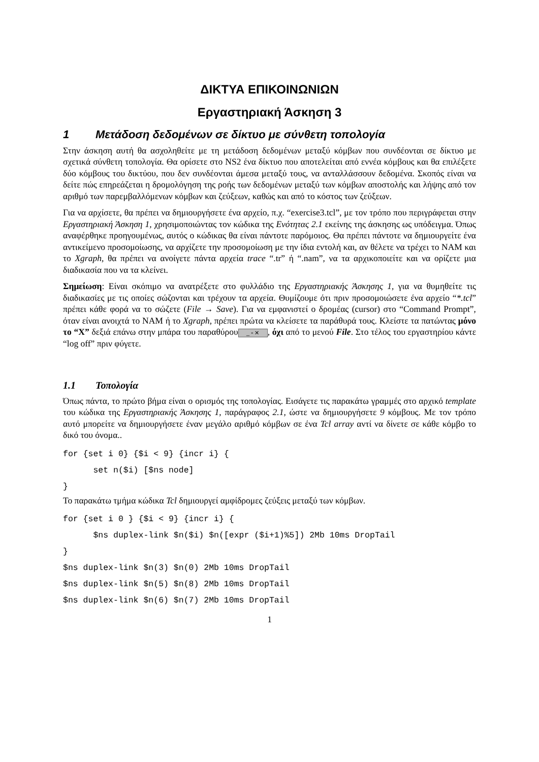ΔΙΚΤΥΑ ΕΠΙΚΟΙΝΩΝΙΩΝ
Εργαστηριακή Άσκηση 3
1 Μετάδοση δεδομένων σε δίκτυο με σύνθετη τοπολογία
Στην άσκηση αυτή θα ασχοληθείτε με τη μετάδοση δεδομένων μεταξύ κόμβων που συνδέονται σε δίκτυο με σχετικά σύνθετη τοπολογία. Θα ορίσετε στο NS2 ένα δίκτυο που αποτελείται από εννέα κόμβους και θα επιλέξετε δύο κόμβους του δικτύου, που δεν συνδέονται άμεσα μεταξύ τους, να ανταλλάσσουν δεδομένα. Σκοπός είναι να δείτε πώς επηρεάζεται η δρομολόγηση της ροής των δεδομένων μεταξύ των κόμβων αποστολής και λήψης από τον αριθμό των παρεμβαλλόμενων κόμβων και ζεύξεων, καθώς και από το κόστος των ζεύξεων.
Για να αρχίσετε, θα πρέπει να δημιουργήσετε ένα αρχείο, π.χ. “exercise3.tcl”, με τον τρόπο που περιγράφεται στην Εργαστηριακή Άσκηση 1, χρησιμοποιώντας τον κώδικα της Ενότητας 2.1 εκείνης της άσκησης ως υπόδειγμα. Όπως αναφέρθηκε προηγουμένως, αυτός ο κώδικας θα είναι πάντοτε παρόμοιος. Θα πρέπει πάντοτε να δημιουργείτε ένα αντικείμενο προσομοίωσης, να αρχίζετε την προσομοίωση με την ίδια εντολή και, αν θέλετε να τρέχει το NAM και το Xgraph, θα πρέπει να ανοίγετε πάντα αρχεία trace “.tr” ή “.nam”, να τα αρχικοποιείτε και να ορίζετε μια διαδικασία που να τα κλείνει.
Σημείωση: Είναι σκόπιμο να ανατρέξετε στο φυλλάδιο της Εργαστηριακής Άσκησης 1, για να θυμηθείτε τις διαδικασίες με τις οποίες σώζονται και τρέχουν τα αρχεία. Θυμίζουμε ότι πριν προσομοιώσετε ένα αρχείο “*.tcl” πρέπει κάθε φορά να το σώζετε (File → Save). Για να εμφανιστεί ο δρομέας (cursor) στο “Command Prompt”, όταν είναι ανοιχτά το NAM ή το Xgraph, πρέπει πρώτα να κλείσετε τα παράθυρά τους. Κλείστε τα πατώντας μόνο το “X” δεξιά επάνω στην μπάρα του παραθύρου _ ▫ ✕, όχι από το μενού File. Στο τέλος του εργαστηρίου κάντε “log off” πριν φύγετε.
1.1 Τοπολογία
Όπως πάντα, το πρώτο βήμα είναι ο ορισμός της τοπολογίας. Εισάγετε τις παρακάτω γραμμές στο αρχικό template του κώδικα της Εργαστηριακής Άσκησης 1, παράγραφος 2.1, ώστε να δημιουργήσετε 9 κόμβους. Με τον τρόπο αυτό μπορείτε να δημιουργήσετε έναν μεγάλο αριθμό κόμβων σε ένα Tcl array αντί να δίνετε σε κάθε κόμβο το δικό του όνομα..
for {set i 0} {$i < 9} {incr i} {
      set n($i) [$ns node]
}
Το παρακάτω τμήμα κώδικα Tcl δημιουργεί αμφίδρομες ζεύξεις μεταξύ των κόμβων.
for {set i 0 } {$i < 9} {incr i} {
      $ns duplex-link $n($i) $n([expr ($i+1)%5]) 2Mb 10ms DropTail
}
$ns duplex-link $n(3) $n(0) 2Mb 10ms DropTail
$ns duplex-link $n(5) $n(8) 2Mb 10ms DropTail
$ns duplex-link $n(6) $n(7) 2Mb 10ms DropTail
1